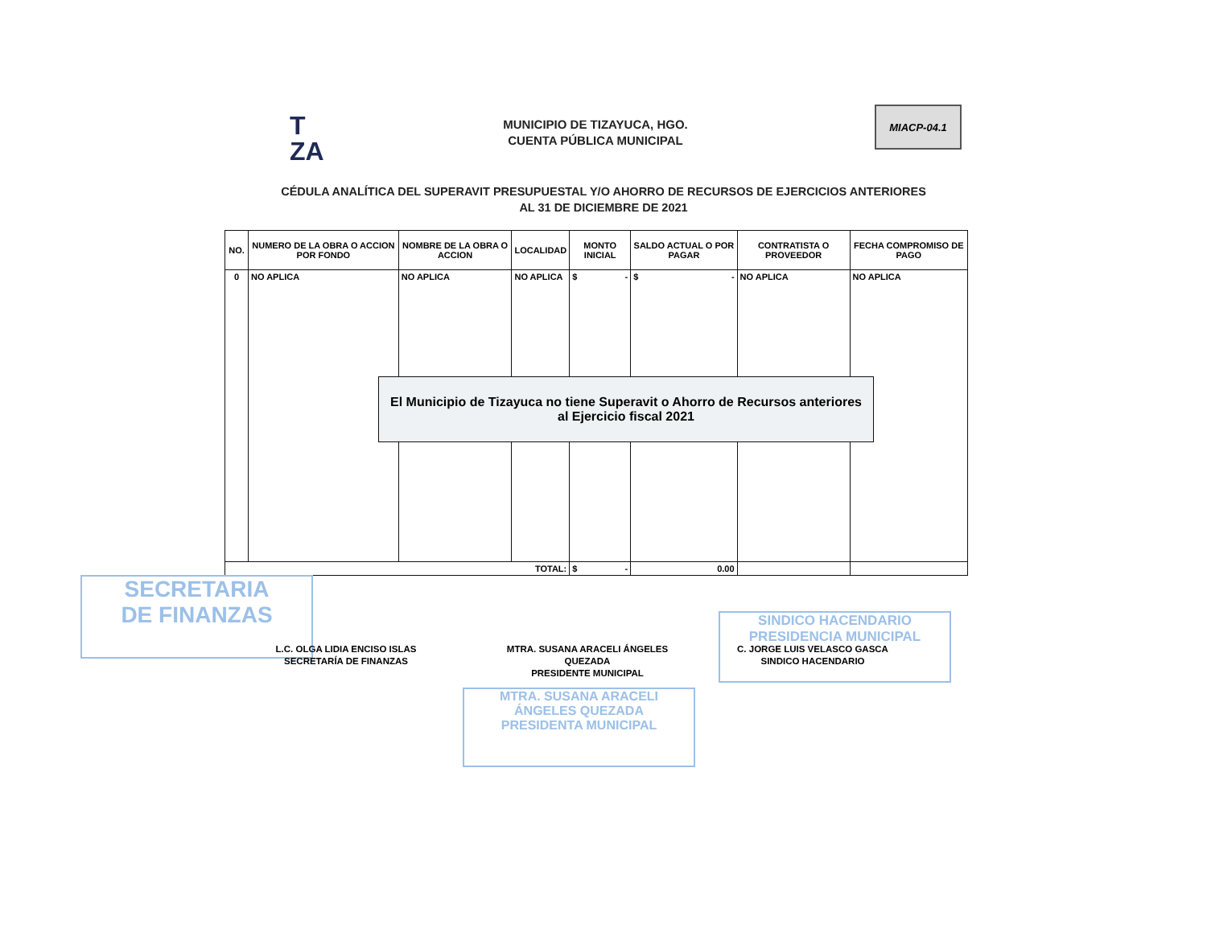T
ZA
MUNICIPIO DE TIZAYUCA, HGO.
CUENTA PÚBLICA MUNICIPAL
MIACP-04.1
CÉDULA ANALÍTICA DEL SUPERAVIT PRESUPUESTAL Y/O AHORRO DE RECURSOS DE EJERCICIOS ANTERIORES
AL 31 DE DICIEMBRE DE 2021
| NO. | NUMERO DE LA OBRA O ACCION POR FONDO | NOMBRE DE LA OBRA O ACCION | LOCALIDAD | MONTO INICIAL | SALDO ACTUAL O POR PAGAR | CONTRATISTA O PROVEEDOR | FECHA COMPROMISO DE PAGO |
| --- | --- | --- | --- | --- | --- | --- | --- |
| 0 | NO APLICA | NO APLICA | NO APLICA | $ - | $ - | NO APLICA | NO APLICA |
| TOTAL: | | | | $ - | 0.00 | | |
El Municipio de Tizayuca no tiene Superavit o Ahorro de Recursos anteriores
al Ejercicio fiscal 2021
SECRETARIA
DE FINANZAS
MTRA. SUSANA ARACELI
ÁNGELES QUEZADA
PRESIDENTA MUNICIPAL
SINDICO HACENDARIO
PRESIDENCIA MUNICIPAL
L.C. OLGA LIDIA ENCISO ISLAS
SECRETARÍA DE FINANZAS
MTRA. SUSANA ARACELI ÁNGELES QUEZADA
PRESIDENTE MUNICIPAL
C. JORGE LUIS VELASCO GASCA
SINDICO HACENDARIO